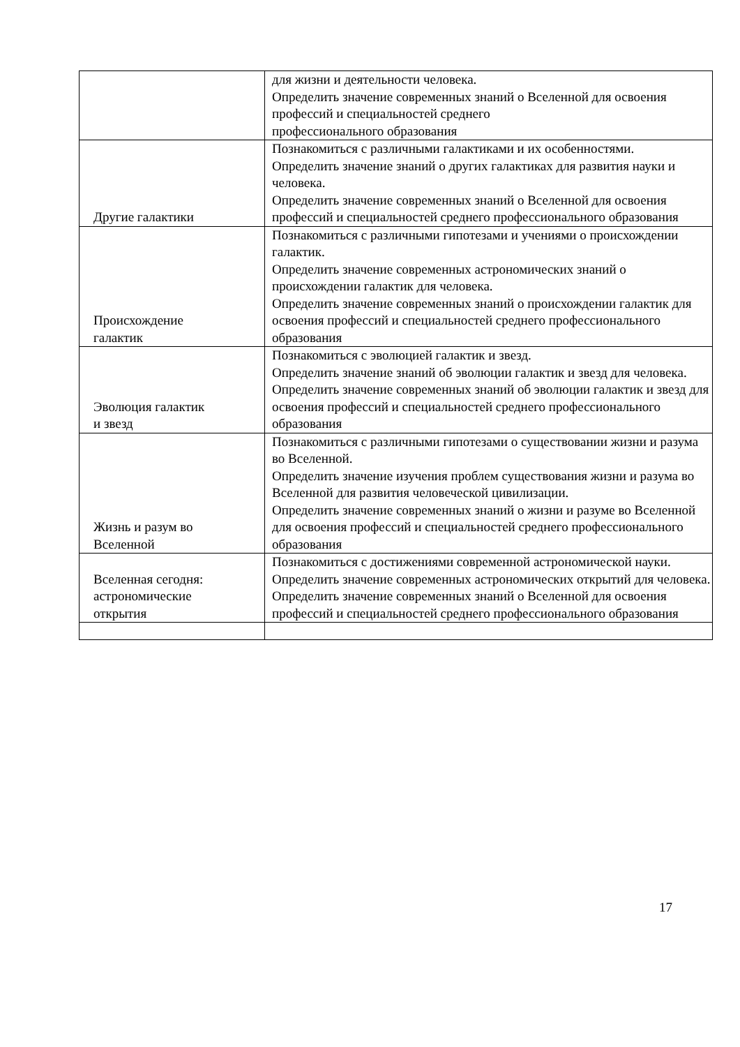| | для жизни и деятельности человека. Определить значение современных знаний о Вселенной для освоения профессий и специальностей среднего профессионального образования |
| Другие галактики | Познакомиться с различными галактиками и их особенностями. Определить значение знаний о других галактиках для развития науки и человека. Определить значение современных знаний о Вселенной для освоения профессий и специальностей среднего профессионального образования |
| Происхождение галактик | Познакомиться с различными гипотезами и учениями о происхождении галактик. Определить значение современных астрономических знаний о происхождении галактик для человека. Определить значение современных знаний о происхождении галактик для освоения профессий и специальностей среднего профессионального образования |
| Эволюция галактик и звезд | Познакомиться с эволюцией галактик и звезд. Определить значение знаний об эволюции галактик и звезд для человека. Определить значение современных знаний об эволюции галактик и звезд для освоения профессий и специальностей среднего профессионального образования |
| Жизнь и разум во Вселенной | Познакомиться с различными гипотезами о существовании жизни и разума во Вселенной. Определить значение изучения проблем существования жизни и разума во Вселенной для развития человеческой цивилизации. Определить значение современных знаний о жизни и разуме во Вселенной для освоения профессий и специальностей среднего профессионального образования |
| Вселенная сегодня: астрономические открытия | Познакомиться с достижениями современной астрономической науки. Определить значение современных астрономических открытий для человека. Определить значение современных знаний о Вселенной для освоения профессий и специальностей среднего профессионального образования |
17